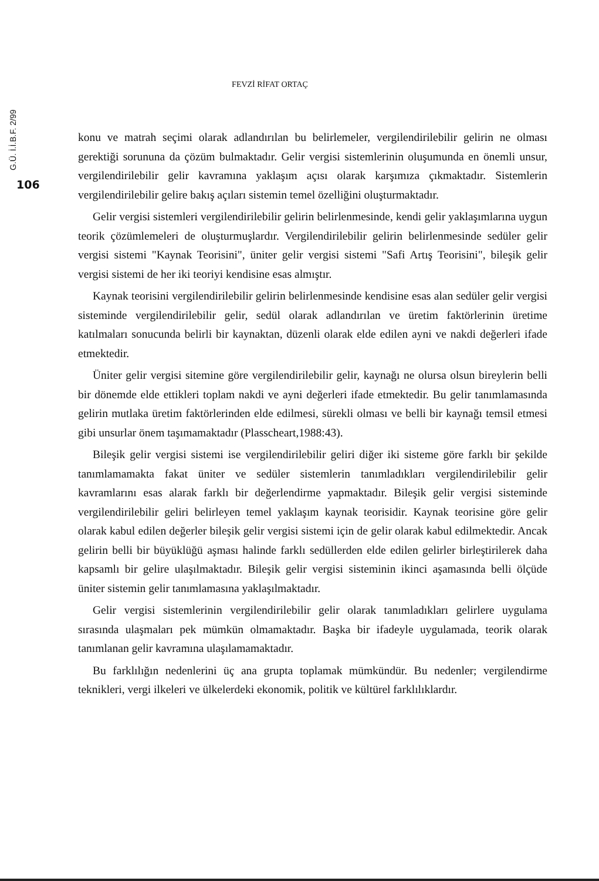G.Ü. İ.İ.B.F. 2/99
106
FEVZİ RİFAT ORTAÇ
konu ve matrah seçimi olarak adlandırılan bu belirlemeler, vergilendirilebilir gelirin ne olması gerektiği sorununa da çözüm bulmaktadır. Gelir vergisi sistemlerinin oluşumunda en önemli unsur, vergilendirilebilir gelir kavramına yaklaşım açısı olarak karşımıza çıkmaktadır. Sistemlerin vergilendirilebilir gelire bakış açıları sistemin temel özelliğini oluşturmaktadır.
Gelir vergisi sistemleri vergilendirilebilir gelirin belirlenmesinde, kendi gelir yaklaşımlarına uygun teorik çözümlemeleri de oluşturmuşlardır. Vergilendirilebilir gelirin belirlenmesinde sedüler gelir vergisi sistemi "Kaynak Teorisini", üniter gelir vergisi sistemi "Safi Artış Teorisini", bileşik gelir vergisi sistemi de her iki teoriyi kendisine esas almıştır.
Kaynak teorisini vergilendirilebilir gelirin belirlenmesinde kendisine esas alan sedüler gelir vergisi sisteminde vergilendirilebilir gelir, sedül olarak adlandırılan ve üretim faktörlerinin üretime katılmaları sonucunda belirli bir kaynaktan, düzenli olarak elde edilen ayni ve nakdi değerleri ifade etmektedir.
Üniter gelir vergisi sitemine göre vergilendirilebilir gelir, kaynağı ne olursa olsun bireylerin belli bir dönemde elde ettikleri toplam nakdi ve ayni değerleri ifade etmektedir. Bu gelir tanımlamasında gelirin mutlaka üretim faktörlerinden elde edilmesi, sürekli olması ve belli bir kaynağı temsil etmesi gibi unsurlar önem taşımamaktadır (Plasscheart,1988:43).
Bileşik gelir vergisi sistemi ise vergilendirilebilir geliri diğer iki sisteme göre farklı bir şekilde tanımlamamakta fakat üniter ve sedüler sistemlerin tanımladıkları vergilendirilebilir gelir kavramlarını esas alarak farklı bir değerlendirme yapmaktadır. Bileşik gelir vergisi sisteminde vergilendirilebilir geliri belirleyen temel yaklaşım kaynak teorisidir. Kaynak teorisine göre gelir olarak kabul edilen değerler bileşik gelir vergisi sistemi için de gelir olarak kabul edilmektedir. Ancak gelirin belli bir büyüklüğü aşması halinde farklı sedüllerden elde edilen gelirler birleştirilerek daha kapsamlı bir gelire ulaşılmaktadır. Bileşik gelir vergisi sisteminin ikinci aşamasında belli ölçüde üniter sistemin gelir tanımlamasına yaklaşılmaktadır.
Gelir vergisi sistemlerinin vergilendirilebilir gelir olarak tanımladıkları gelirlere uygulama sırasında ulaşmaları pek mümkün olmamaktadır. Başka bir ifadeyle uygulamada, teorik olarak tanımlanan gelir kavramına ulaşılamamaktadır.
Bu farklılığın nedenlerini üç ana grupta toplamak mümkündür. Bu nedenler; vergilendirme teknikleri, vergi ilkeleri ve ülkelerdeki ekonomik, politik ve kültürel farklılıklardır.